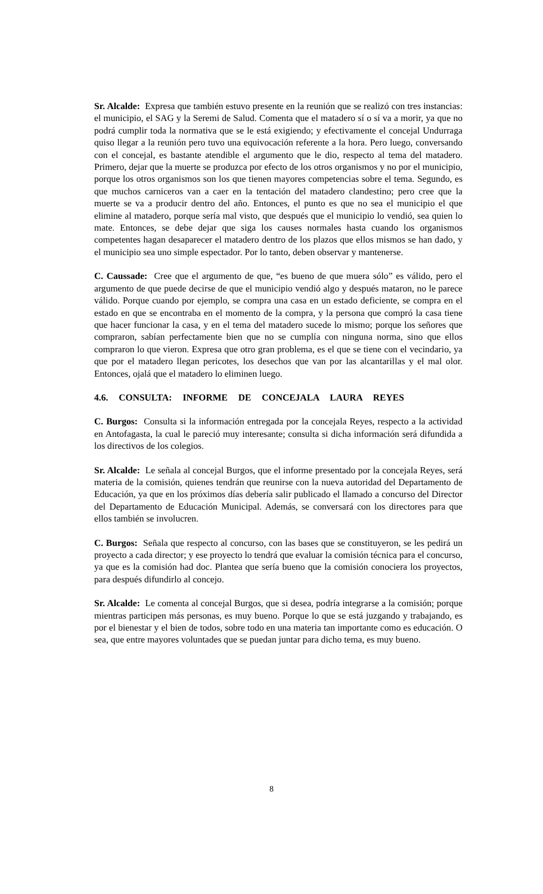Sr. Alcalde: Expresa que también estuvo presente en la reunión que se realizó con tres instancias: el municipio, el SAG y la Seremi de Salud. Comenta que el matadero sí o sí va a morir, ya que no podrá cumplir toda la normativa que se le está exigiendo; y efectivamente el concejal Undurraga quiso llegar a la reunión pero tuvo una equivocación referente a la hora. Pero luego, conversando con el concejal, es bastante atendible el argumento que le dio, respecto al tema del matadero. Primero, dejar que la muerte se produzca por efecto de los otros organismos y no por el municipio, porque los otros organismos son los que tienen mayores competencias sobre el tema. Segundo, es que muchos carniceros van a caer en la tentación del matadero clandestino; pero cree que la muerte se va a producir dentro del año. Entonces, el punto es que no sea el municipio el que elimine al matadero, porque sería mal visto, que después que el municipio lo vendió, sea quien lo mate. Entonces, se debe dejar que siga los causes normales hasta cuando los organismos competentes hagan desaparecer el matadero dentro de los plazos que ellos mismos se han dado, y el municipio sea uno simple espectador. Por lo tanto, deben observar y mantenerse.
C. Caussade: Cree que el argumento de que, “es bueno de que muera sólo” es válido, pero el argumento de que puede decirse de que el municipio vendió algo y después mataron, no le parece válido. Porque cuando por ejemplo, se compra una casa en un estado deficiente, se compra en el estado en que se encontraba en el momento de la compra, y la persona que compró la casa tiene que hacer funcionar la casa, y en el tema del matadero sucede lo mismo; porque los señores que compraron, sabían perfectamente bien que no se cumplía con ninguna norma, sino que ellos compraron lo que vieron. Expresa que otro gran problema, es el que se tiene con el vecindario, ya que por el matadero llegan pericotes, los desechos que van por las alcantarillas y el mal olor. Entonces, ojalá que el matadero lo eliminen luego.
4.6. CONSULTA: INFORME DE CONCEJALA LAURA REYES
C. Burgos: Consulta si la información entregada por la concejala Reyes, respecto a la actividad en Antofagasta, la cual le pareció muy interesante; consulta si dicha información será difundida a los directivos de los colegios.
Sr. Alcalde: Le señala al concejal Burgos, que el informe presentado por la concejala Reyes, será materia de la comisión, quienes tendrán que reunirse con la nueva autoridad del Departamento de Educación, ya que en los próximos días debería salir publicado el llamado a concurso del Director del Departamento de Educación Municipal. Además, se conversará con los directores para que ellos también se involucren.
C. Burgos: Señala que respecto al concurso, con las bases que se constituyeron, se les pedirá un proyecto a cada director; y ese proyecto lo tendrá que evaluar la comisión técnica para el concurso, ya que es la comisión had doc. Plantea que sería bueno que la comisión conociera los proyectos, para después difundirlo al concejo.
Sr. Alcalde: Le comenta al concejal Burgos, que si desea, podría integrarse a la comisión; porque mientras participen más personas, es muy bueno. Porque lo que se está juzgando y trabajando, es por el bienestar y el bien de todos, sobre todo en una materia tan importante como es educación. O sea, que entre mayores voluntades que se puedan juntar para dicho tema, es muy bueno.
8